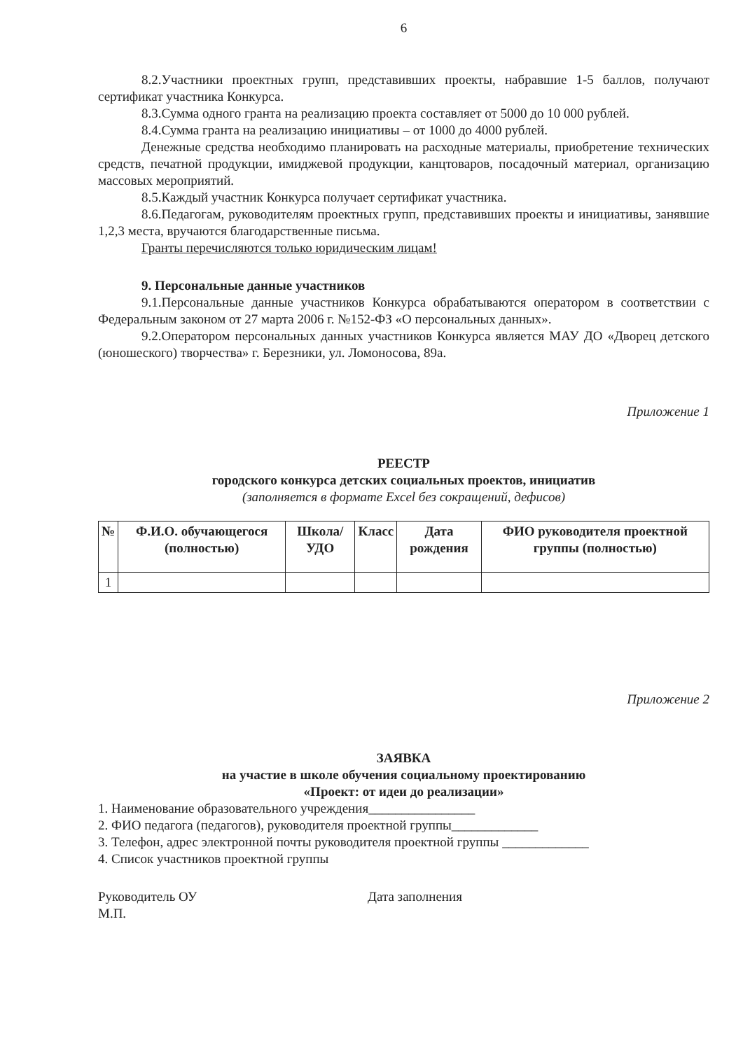6
8.2.Участники проектных групп, представивших проекты, набравшие 1-5 баллов, получают сертификат участника Конкурса.
8.3.Сумма одного гранта на реализацию проекта составляет от 5000 до 10 000 рублей.
8.4.Сумма гранта на реализацию инициативы – от 1000 до 4000 рублей.
Денежные средства необходимо планировать на расходные материалы, приобретение технических средств, печатной продукции, имиджевой продукции, канцтоваров, посадочный материал, организацию массовых мероприятий.
8.5.Каждый участник Конкурса получает сертификат участника.
8.6.Педагогам, руководителям проектных групп, представивших проекты и инициативы, занявшие 1,2,3 места, вручаются благодарственные письма.
Гранты перечисляются только юридическим лицам!
9. Персональные данные участников
9.1.Персональные данные участников Конкурса обрабатываются оператором в соответствии с Федеральным законом от 27 марта 2006 г. №152-ФЗ «О персональных данных».
9.2.Оператором персональных данных участников Конкурса является МАУ ДО «Дворец детского (юношеского) творчества» г. Березники, ул. Ломоносова, 89а.
Приложение 1
РЕЕСТР
городского конкурса детских социальных проектов, инициатив
(заполняется в формате Excel без сокращений, дефисов)
| № | Ф.И.О. обучающегося (полностью) | Школа/УДО | Класс | Дата рождения | ФИО руководителя проектной группы (полностью) |
| --- | --- | --- | --- | --- | --- |
| 1 | | | | | |
Приложение 2
ЗАЯВКА
на участие в школе обучения социальному проектированию
«Проект: от идеи до реализации»
1. Наименование образовательного учреждения________________
2. ФИО педагога (педагогов), руководителя проектной группы_____________
3. Телефон, адрес электронной почты руководителя проектной группы _____________
4. Список участников проектной группы
Руководитель ОУ Дата заполнения
М.П.